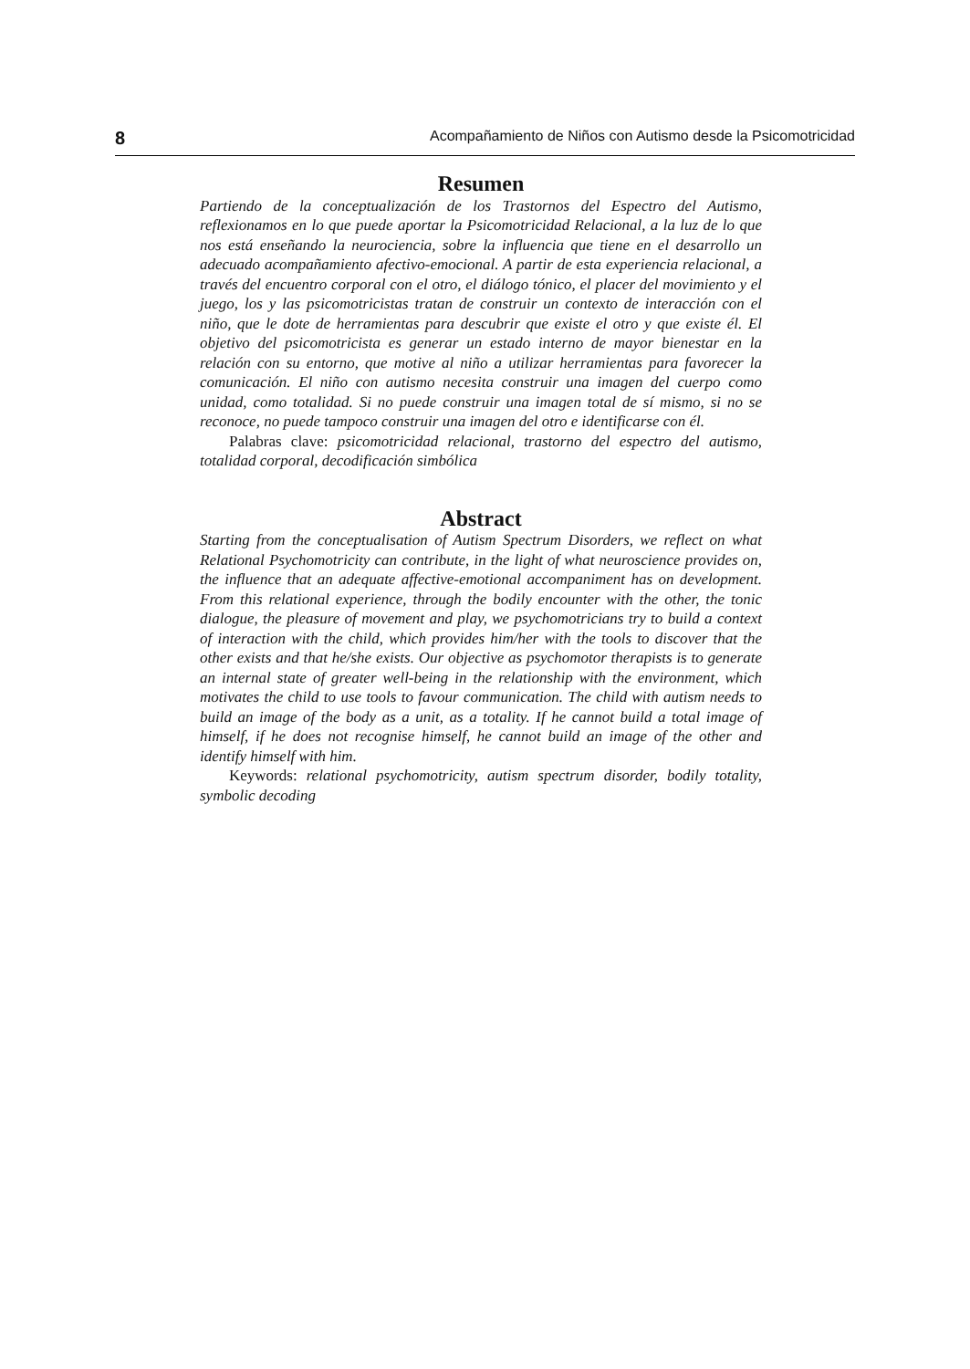8 Acompañamiento de Niños con Autismo desde la Psicomotricidad
Resumen
Partiendo de la conceptualización de los Trastornos del Espectro del Autismo, reflexionamos en lo que puede aportar la Psicomotricidad Relacional, a la luz de lo que nos está enseñando la neurociencia, sobre la influencia que tiene en el desarrollo un adecuado acompañamiento afectivo-emocional. A partir de esta experiencia relacional, a través del encuentro corporal con el otro, el diálogo tónico, el placer del movimiento y el juego, los y las psicomotricistas tratan de construir un contexto de interacción con el niño, que le dote de herramientas para descubrir que existe el otro y que existe él. El objetivo del psicomotricista es generar un estado interno de mayor bienestar en la relación con su entorno, que motive al niño a utilizar herramientas para favorecer la comunicación. El niño con autismo necesita construir una imagen del cuerpo como unidad, como totalidad. Si no puede construir una imagen total de sí mismo, si no se reconoce, no puede tampoco construir una imagen del otro e identificarse con él.
Palabras clave: psicomotricidad relacional, trastorno del espectro del autismo, totalidad corporal, decodificación simbólica
Abstract
Starting from the conceptualisation of Autism Spectrum Disorders, we reflect on what Relational Psychomotricity can contribute, in the light of what neuroscience provides on, the influence that an adequate affective-emotional accompaniment has on development. From this relational experience, through the bodily encounter with the other, the tonic dialogue, the pleasure of movement and play, we psychomotricians try to build a context of interaction with the child, which provides him/her with the tools to discover that the other exists and that he/she exists. Our objective as psychomotor therapists is to generate an internal state of greater well-being in the relationship with the environment, which motivates the child to use tools to favour communication. The child with autism needs to build an image of the body as a unit, as a totality. If he cannot build a total image of himself, if he does not recognise himself, he cannot build an image of the other and identify himself with him.
Keywords: relational psychomotricity, autism spectrum disorder, bodily totality, symbolic decoding